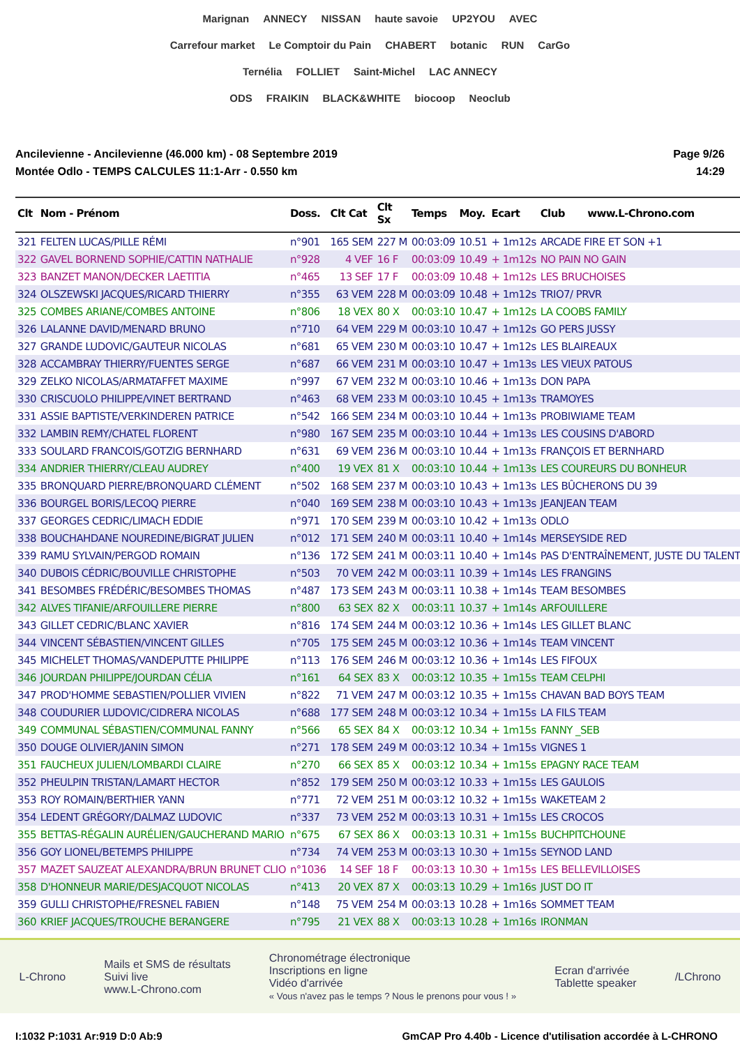Marignan ANNECY NISSAN haute savoie UP2YOU AVEC
Carrefour market Le Comptoir du Pain CHABERT botanic RUN CarGo
Ternélia FOLLIET Saint-Michel LAC ANNECY
ODS FRAIKIN BLACK&WHITE biocoop Neoclub
Ancilevienne - Ancilevienne (46.000 km) - 08 Septembre 2019
Montée Odlo - TEMPS CALCULES 11:1-Arr - 0.550 km
Page 9/26
14:29
| Clt | Nom - Prénom | Doss. | Clt Cat | Clt Sx | Temps | Moy. | Ecart | Club www.L-Chrono.com |
| --- | --- | --- | --- | --- | --- | --- | --- | --- |
| 321 | FELTEN LUCAS/PILLE RÉMI | n°901 | 165 SEM | 227 M | 00:03:09 | 10.51 | + 1m12s | ARCADE FIRE ET SON +1 |
| 322 | GAVEL BORNEND SOPHIE/CATTIN NATHALIE | n°928 | 4 VEF | 16 F | 00:03:09 | 10.49 | + 1m12s | NO PAIN NO GAIN |
| 323 | BANZET MANON/DECKER LAETITIA | n°465 | 13 SEF | 17 F | 00:03:09 | 10.48 | + 1m12s | LES BRUCHOISES |
| 324 | OLSZEWSKI JACQUES/RICARD THIERRY | n°355 | 63 VEM | 228 M | 00:03:09 | 10.48 | + 1m12s | TRIO7/ PRVR |
| 325 | COMBES ARIANE/COMBES ANTOINE | n°806 | 18 VEX | 80 X | 00:03:10 | 10.47 | + 1m12s | LA COOBS FAMILY |
| 326 | LALANNE DAVID/MENARD BRUNO | n°710 | 64 VEM | 229 M | 00:03:10 | 10.47 | + 1m12s | GO PERS JUSSY |
| 327 | GRANDE LUDOVIC/GAUTEUR NICOLAS | n°681 | 65 VEM | 230 M | 00:03:10 | 10.47 | + 1m12s | LES BLAIREAUX |
| 328 | ACCAMBRAY THIERRY/FUENTES SERGE | n°687 | 66 VEM | 231 M | 00:03:10 | 10.47 | + 1m13s | LES VIEUX PATOUS |
| 329 | ZELKO NICOLAS/ARMATAFFET MAXIME | n°997 | 67 VEM | 232 M | 00:03:10 | 10.46 | + 1m13s | DON PAPA |
| 330 | CRISCUOLO PHILIPPE/VINET BERTRAND | n°463 | 68 VEM | 233 M | 00:03:10 | 10.45 | + 1m13s | TRAMOYES |
| 331 | ASSIE BAPTISTE/VERKINDEREN PATRICE | n°542 | 166 SEM | 234 M | 00:03:10 | 10.44 | + 1m13s | PROBIWIAME TEAM |
| 332 | LAMBIN REMY/CHATEL FLORENT | n°980 | 167 SEM | 235 M | 00:03:10 | 10.44 | + 1m13s | LES COUSINS D'ABORD |
| 333 | SOULARD FRANCOIS/GOTZIG BERNHARD | n°631 | 69 VEM | 236 M | 00:03:10 | 10.44 | + 1m13s | FRANÇOIS ET BERNHARD |
| 334 | ANDRIER THIERRY/CLEAU AUDREY | n°400 | 19 VEX | 81 X | 00:03:10 | 10.44 | + 1m13s | LES COUREURS DU BONHEUR |
| 335 | BRONQUARD PIERRE/BRONQUARD CLÉMENT | n°502 | 168 SEM | 237 M | 00:03:10 | 10.43 | + 1m13s | LES BÛCHERONS DU 39 |
| 336 | BOURGEL BORIS/LECOQ PIERRE | n°040 | 169 SEM | 238 M | 00:03:10 | 10.43 | + 1m13s | JEANJEAN TEAM |
| 337 | GEORGES CEDRIC/LIMACH EDDIE | n°971 | 170 SEM | 239 M | 00:03:10 | 10.42 | + 1m13s | ODLO |
| 338 | BOUCHAHDANE NOUREDINE/BIGRAT JULIEN | n°012 | 171 SEM | 240 M | 00:03:11 | 10.40 | + 1m14s | MERSEYSIDE RED |
| 339 | RAMU SYLVAIN/PERGOD ROMAIN | n°136 | 172 SEM | 241 M | 00:03:11 | 10.40 | + 1m14s | PAS D'ENTRAÎNEMENT, JUSTE DU TALENT |
| 340 | DUBOIS CÉDRIC/BOUVILLE CHRISTOPHE | n°503 | 70 VEM | 242 M | 00:03:11 | 10.39 | + 1m14s | LES FRANGINS |
| 341 | BESOMBES FRÉDÉRIC/BESOMBES THOMAS | n°487 | 173 SEM | 243 M | 00:03:11 | 10.38 | + 1m14s | TEAM BESOMBES |
| 342 | ALVES TIFANIE/ARFOUILLERE PIERRE | n°800 | 63 SEX | 82 X | 00:03:11 | 10.37 | + 1m14s | ARFOUILLERE |
| 343 | GILLET CEDRIC/BLANC XAVIER | n°816 | 174 SEM | 244 M | 00:03:12 | 10.36 | + 1m14s | LES GILLET BLANC |
| 344 | VINCENT SÉBASTIEN/VINCENT GILLES | n°705 | 175 SEM | 245 M | 00:03:12 | 10.36 | + 1m14s | TEAM VINCENT |
| 345 | MICHELET THOMAS/VANDEPUTTE PHILIPPE | n°113 | 176 SEM | 246 M | 00:03:12 | 10.36 | + 1m14s | LES FIFOUX |
| 346 | JOURDAN PHILIPPE/JOURDAN CÉLIA | n°161 | 64 SEX | 83 X | 00:03:12 | 10.35 | + 1m15s | TEAM CELPHI |
| 347 | PROD'HOMME SEBASTIEN/POLLIER VIVIEN | n°822 | 71 VEM | 247 M | 00:03:12 | 10.35 | + 1m15s | CHAVAN BAD BOYS TEAM |
| 348 | COUDURIER LUDOVIC/CIDRERA NICOLAS | n°688 | 177 SEM | 248 M | 00:03:12 | 10.34 | + 1m15s | LA FILS TEAM |
| 349 | COMMUNAL SÉBASTIEN/COMMUNAL FANNY | n°566 | 65 SEX | 84 X | 00:03:12 | 10.34 | + 1m15s | FANNY _SEB |
| 350 | DOUGE OLIVIER/JANIN SIMON | n°271 | 178 SEM | 249 M | 00:03:12 | 10.34 | + 1m15s | VIGNES 1 |
| 351 | FAUCHEUX JULIEN/LOMBARDI CLAIRE | n°270 | 66 SEX | 85 X | 00:03:12 | 10.34 | + 1m15s | EPAGNY RACE TEAM |
| 352 | PHEULPIN TRISTAN/LAMART HECTOR | n°852 | 179 SEM | 250 M | 00:03:12 | 10.33 | + 1m15s | LES GAULOIS |
| 353 | ROY ROMAIN/BERTHIER YANN | n°771 | 72 VEM | 251 M | 00:03:12 | 10.32 | + 1m15s | WAKETEAM 2 |
| 354 | LEDENT GRÉGORY/DALMAZ LUDOVIC | n°337 | 73 VEM | 252 M | 00:03:13 | 10.31 | + 1m15s | LES CROCOS |
| 355 | BETTAS-RÉGALIN AURÉLIEN/GAUCHERAND MARIO | n°675 | 67 SEX | 86 X | 00:03:13 | 10.31 | + 1m15s | BUCHPITCHOUNE |
| 356 | GOY LIONEL/BETEMPS PHILIPPE | n°734 | 74 VEM | 253 M | 00:03:13 | 10.30 | + 1m15s | SEYNOD LAND |
| 357 | MAZET SAUZEAT ALEXANDRA/BRUN BRUNET CLIO | n°1036 | 14 SEF | 18 F | 00:03:13 | 10.30 | + 1m15s | LES BELLEVILLOISES |
| 358 | D'HONNEUR MARIE/DESJACQUOT NICOLAS | n°413 | 20 VEX | 87 X | 00:03:13 | 10.29 | + 1m16s | JUST DO IT |
| 359 | GULLI CHRISTOPHE/FRESNEL FABIEN | n°148 | 75 VEM | 254 M | 00:03:13 | 10.28 | + 1m16s | SOMMET TEAM |
| 360 | KRIEF JACQUES/TROUCHE BERANGERE | n°795 | 21 VEX | 88 X | 00:03:13 | 10.28 | + 1m16s | IRONMAN |
L-Chrono
Mails et SMS de résultats
Suivi live
www.L-Chrono.com
Chronométrage électronique
Inscriptions en ligne
Vidéo d'arrivée
« Vous n'avez pas le temps ? Nous le prenons pour vous ! »
Ecran d'arrivée
Tablette speaker
/LChrono
I:1032 P:1031 Ar:919 D:0 Ab:9 GmCAP Pro 4.40b - Licence d'utilisation accordée à L-CHRONO